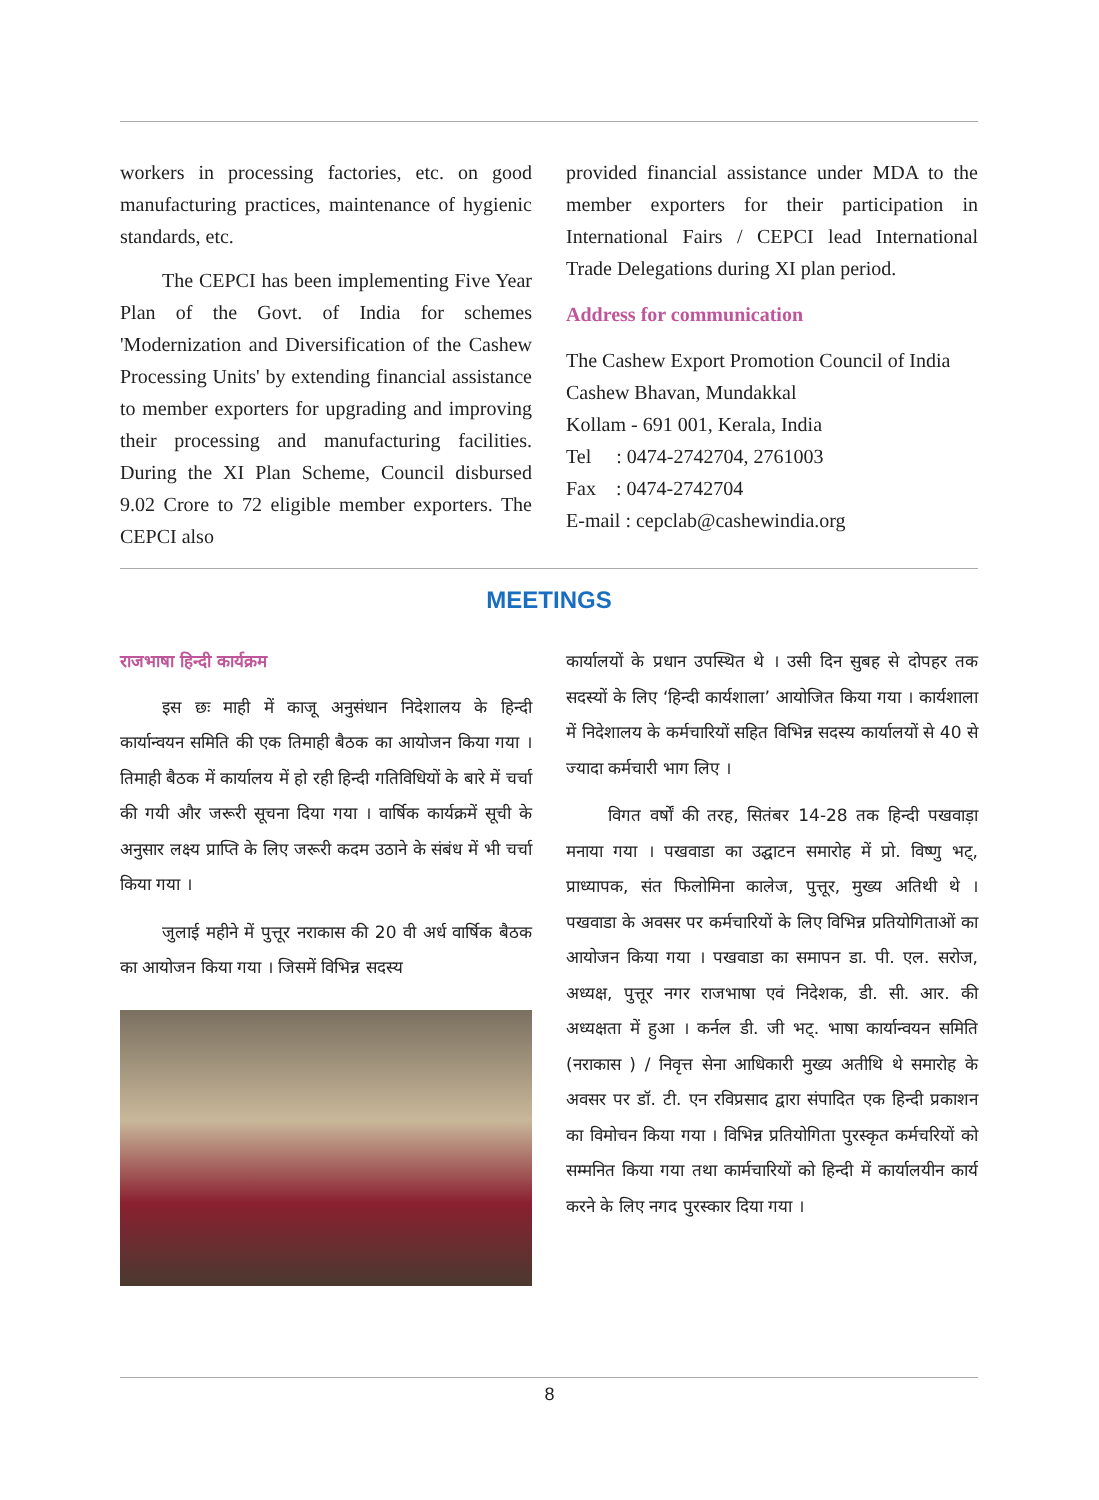workers in processing factories, etc. on good manufacturing practices, maintenance of hygienic standards, etc.
The CEPCI has been implementing Five Year Plan of the Govt. of India for schemes 'Modernization and Diversification of the Cashew Processing Units' by extending financial assistance to member exporters for upgrading and improving their processing and manufacturing facilities. During the XI Plan Scheme, Council disbursed 9.02 Crore to 72 eligible member exporters. The CEPCI also
provided financial assistance under MDA to the member exporters for their participation in International Fairs / CEPCI lead International Trade Delegations during XI plan period.
Address for communication
The Cashew Export Promotion Council of India
Cashew Bhavan, Mundakkal
Kollam - 691 001, Kerala, India
Tel : 0474-2742704, 2761003
Fax : 0474-2742704
E-mail : cepclab@cashewindia.org
MEETINGS
राजभाषा हिन्दी कार्यक्रम
इस छः माही में काजू अनुसंधान निदेशालय के हिन्दी कार्यान्वयन समिति की एक तिमाही बैठक का आयोजन किया गया । तिमाही बैठक में कार्यालय में हो रही हिन्दी गतिविधियों के बारे में चर्चा की गयी और जरूरी सूचना दिया गया । वार्षिक कार्यक्रमें सूची के अनुसार लक्ष्य प्राप्ति के लिए जरूरी कदम उठाने के संबंध में भी चर्चा किया गया ।
जुलाई महीने में पुत्तूर नराकास की 20 वी अर्ध वार्षिक बैठक का आयोजन किया गया । जिसमें विभिन्न सदस्य
कार्यालयों के प्रधान उपस्थित थे । उसी दिन सुबह से दोपहर तक सदस्यों के लिए ‘हिन्दी कार्यशाला’ आयोजित किया गया । कार्यशाला में निदेशालय के कर्मचारियों सहित विभिन्न सदस्य कार्यालयों से 40 से ज्यादा कर्मचारी भाग लिए ।
विगत वर्षों की तरह, सितंबर 14-28 तक हिन्दी पखवाड़ा मनाया गया । पखवाडा का उद्घाटन समारोह में प्रो. विष्णु भट्, प्राध्यापक, संत फिलोमिना कालेज, पुत्तूर, मुख्य अतिथी थे । पखवाडा के अवसर पर कर्मचारियों के लिए विभिन्न प्रतियोगिताओं का आयोजन किया गया । पखवाडा का समापन डा. पी. एल. सरोज, अध्यक्ष, पुत्तूर नगर राजभाषा एवं निदेशक, डी. सी. आर. की अध्यक्षता में हुआ । कर्नल डी. जी भट्. भाषा कार्यान्वयन समिति (नराकास ) / निवृत्त सेना आधिकारी मुख्य अतीथि थे समारोह के अवसर पर डॉ. टी. एन रविप्रसाद द्वारा संपादित एक हिन्दी प्रकाशन का विमोचन किया गया । विभिन्न प्रतियोगिता पुरस्कृत कर्मचरियों को सम्मनित किया गया तथा कार्मचारियों को हिन्दी में कार्यालयीन कार्य करने के लिए नगद पुरस्कार दिया गया ।
8